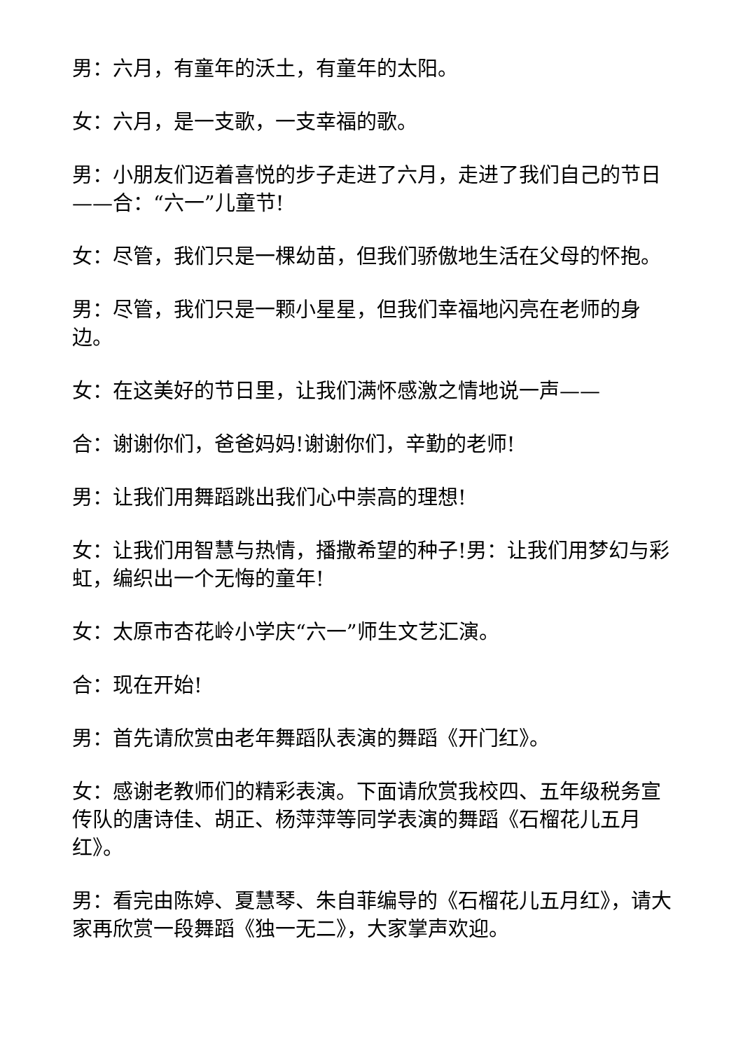男：六月，有童年的沃土，有童年的太阳。
女：六月，是一支歌，一支幸福的歌。
男：小朋友们迈着喜悦的步子走进了六月，走进了我们自己的节日——合：“六一”儿童节!
女：尽管，我们只是一棵幼苗，但我们骄傲地生活在父母的怀抱。
男：尽管，我们只是一颗小星星，但我们幸福地闪亮在老师的身边。
女：在这美好的节日里，让我们满怀感激之情地说一声——
合：谢谢你们，爸爸妈妈!谢谢你们，辛勤的老师!
男：让我们用舞蹈跳出我们心中崇高的理想!
女：让我们用智慧与热情，播撒希望的种子!男：让我们用梦幻与彩虹，编织出一个无悔的童年!
女：太原市杏花岭小学庆“六一”师生文艺汇演。
合：现在开始!
男：首先请欣赏由老年舞蹈队表演的舞蹈《开门红》。
女：感谢老教师们的精彩表演。下面请欣赏我校四、五年级税务宣传队的唐诗佳、胡正、杨萍萍等同学表演的舞蹈《石榴花儿五月红》。
男：看完由陈婷、夏慧琴、朱自菲编导的《石榴花儿五月红》，请大家再欣赏一段舞蹈《独一无二》，大家掌声欢迎。